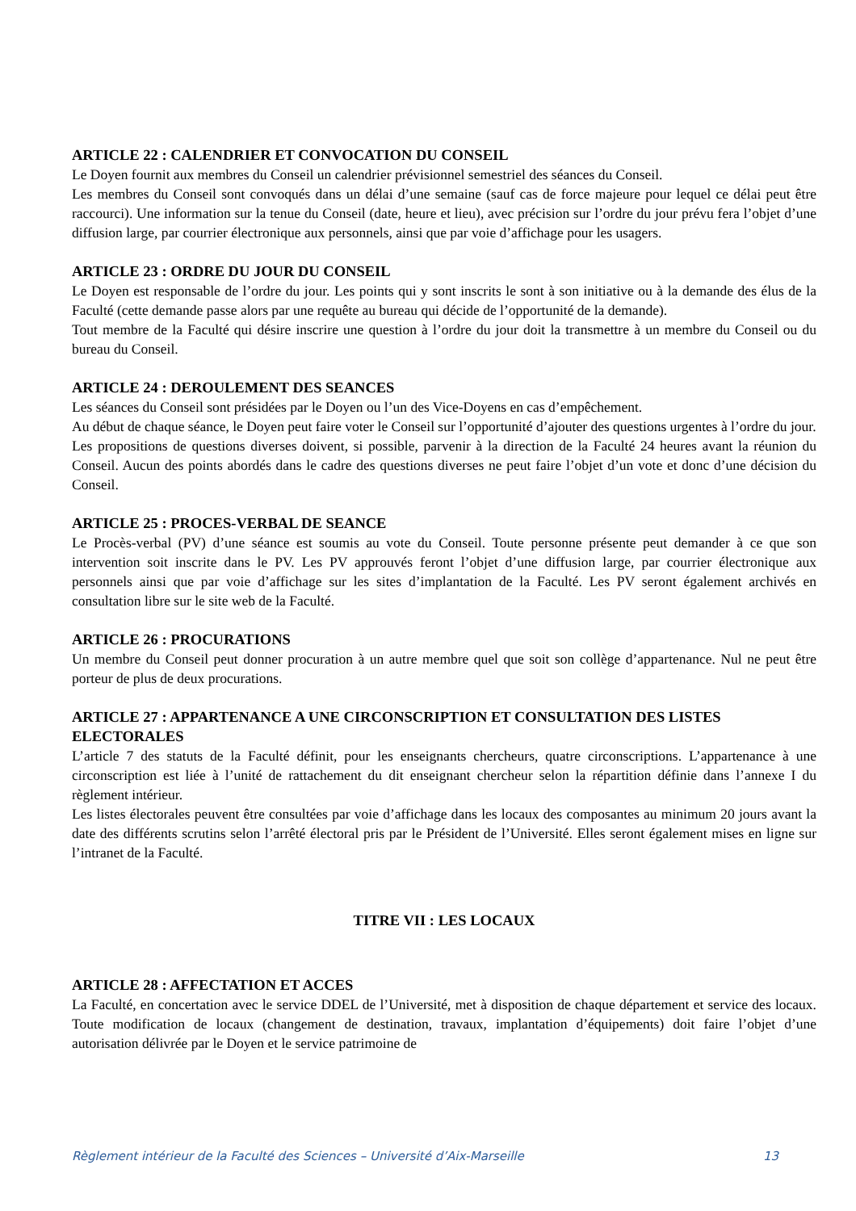ARTICLE 22 : CALENDRIER ET CONVOCATION DU CONSEIL
Le Doyen fournit aux membres du Conseil un calendrier prévisionnel semestriel des séances du Conseil.
Les membres du Conseil sont convoqués dans un délai d’une semaine (sauf cas de force majeure pour lequel ce délai peut être raccourci). Une information sur la tenue du Conseil (date, heure et lieu), avec précision sur l’ordre du jour prévu fera l’objet d’une diffusion large, par courrier électronique aux personnels, ainsi que par voie d’affichage pour les usagers.
ARTICLE 23 : ORDRE DU JOUR DU CONSEIL
Le Doyen est responsable de l’ordre du jour. Les points qui y sont inscrits le sont à son initiative ou à la demande des élus de la Faculté (cette demande passe alors par une requête au bureau qui décide de l’opportunité de la demande).
Tout membre de la Faculté qui désire inscrire une question à l’ordre du jour doit la transmettre à un membre du Conseil ou du bureau du Conseil.
ARTICLE 24 : DEROULEMENT DES SEANCES
Les séances du Conseil sont présidées par le Doyen ou l’un des Vice-Doyens en cas d’empêchement.
Au début de chaque séance, le Doyen peut faire voter le Conseil sur l’opportunité d’ajouter des questions urgentes à l’ordre du jour.
Les propositions de questions diverses doivent, si possible, parvenir à la direction de la Faculté 24 heures avant la réunion du Conseil. Aucun des points abordés dans le cadre des questions diverses ne peut faire l’objet d’un vote et donc d’une décision du Conseil.
ARTICLE 25 : PROCES-VERBAL DE SEANCE
Le Procès-verbal (PV) d’une séance est soumis au vote du Conseil. Toute personne présente peut demander à ce que son intervention soit inscrite dans le PV. Les PV approuvés feront l’objet d’une diffusion large, par courrier électronique aux personnels ainsi que par voie d’affichage sur les sites d’implantation de la Faculté. Les PV seront également archivés en consultation libre sur le site web de la Faculté.
ARTICLE 26 : PROCURATIONS
Un membre du Conseil peut donner procuration à un autre membre quel que soit son collège d’appartenance. Nul ne peut être porteur de plus de deux procurations.
ARTICLE 27 : APPARTENANCE A UNE CIRCONSCRIPTION ET CONSULTATION DES LISTES ELECTORALES
L’article 7 des statuts de la Faculté définit, pour les enseignants chercheurs, quatre circonscriptions. L’appartenance à une circonscription est liée à l’unité de rattachement du dit enseignant chercheur selon la répartition définie dans l’annexe I du règlement intérieur.
Les listes électorales peuvent être consultées par voie d’affichage dans les locaux des composantes au minimum 20 jours avant la date des différents scrutins selon l’arrêté électoral pris par le Président de l’Université. Elles seront également mises en ligne sur l’intranet de la Faculté.
TITRE VII : LES LOCAUX
ARTICLE 28 : AFFECTATION ET ACCES
La Faculté, en concertation avec le service DDEL de l’Université, met à disposition de chaque département et service des locaux. Toute modification de locaux (changement de destination, travaux, implantation d’équipements) doit faire l’objet d’une autorisation délivrée par le Doyen et le service patrimoine de
Règlement intérieur de la Faculté des Sciences – Université d’Aix-Marseille 13